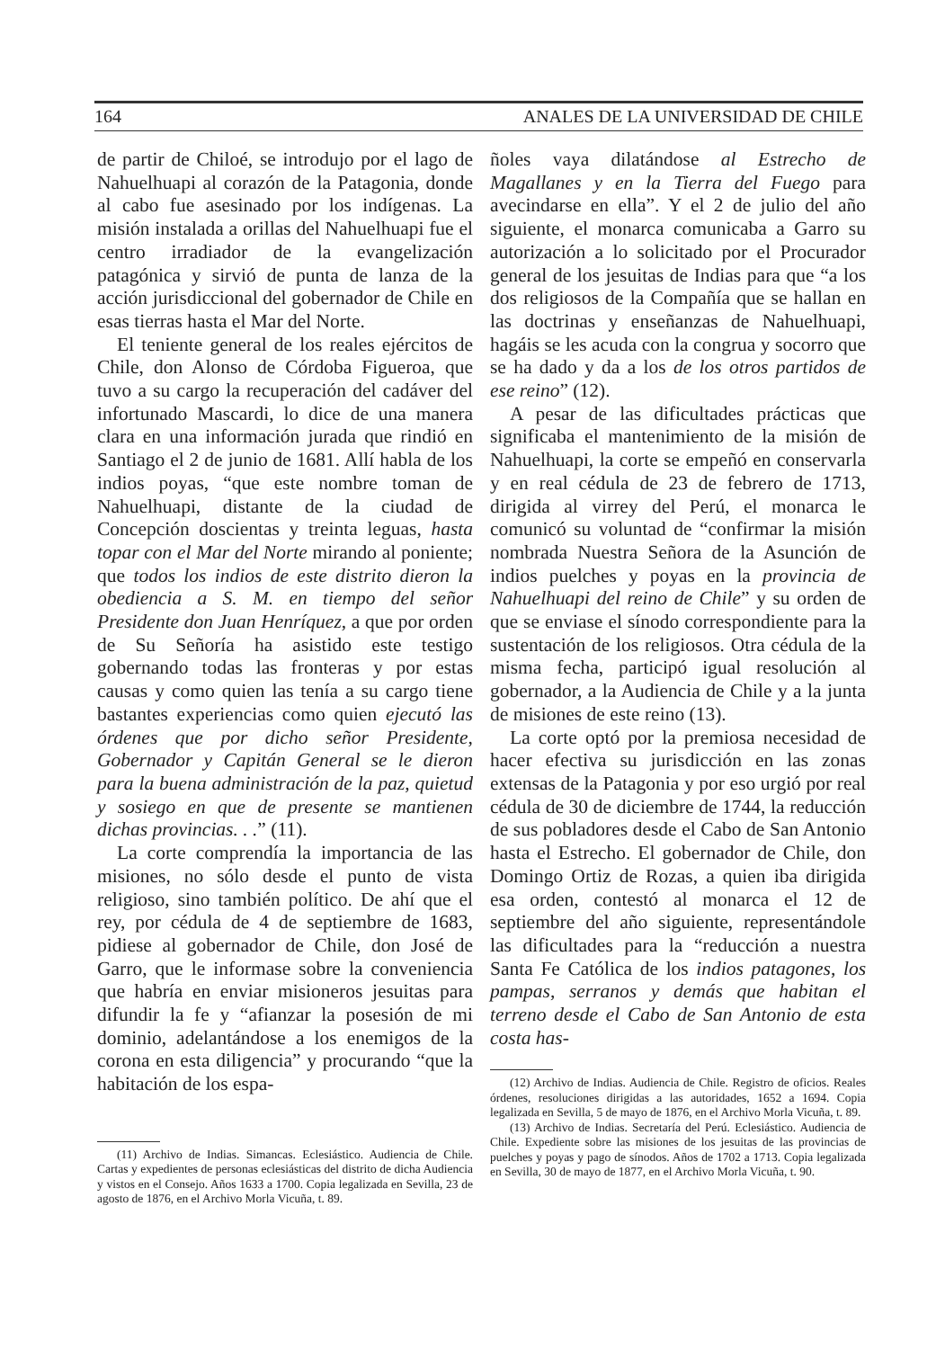164 ANALES DE LA UNIVERSIDAD DE CHILE
de partir de Chiloé, se introdujo por el lago de Nahuelhuapi al corazón de la Patagonia, donde al cabo fue asesinado por los indígenas. La misión instalada a orillas del Nahuelhuapi fue el centro irradiador de la evangelización patagónica y sirvió de punta de lanza de la acción jurisdiccional del gobernador de Chile en esas tierras hasta el Mar del Norte.
El teniente general de los reales ejércitos de Chile, don Alonso de Córdoba Figueroa, que tuvo a su cargo la recuperación del cadáver del infortunado Mascardi, lo dice de una manera clara en una información jurada que rindió en Santiago el 2 de junio de 1681. Allí habla de los indios poyas, “que este nombre toman de Nahuelhuapi, distante de la ciudad de Concepción doscientas y treinta leguas, hasta topar con el Mar del Norte mirando al poniente; que todos los indios de este distrito dieron la obediencia a S. M. en tiempo del señor Presidente don Juan Henríquez, a que por orden de Su Señoría ha asistido este testigo gobernando todas las fronteras y por estas causas y como quien las tenía a su cargo tiene bastantes experiencias como quien ejecutó las órdenes que por dicho señor Presidente, Gobernador y Capitán General se le dieron para la buena administración de la paz, quietud y sosiego en que de presente se mantienen dichas provincias. . .” (11).
La corte comprendía la importancia de las misiones, no sólo desde el punto de vista religioso, sino también político. De ahí que el rey, por cédula de 4 de septiembre de 1683, pidiese al gobernador de Chile, don José de Garro, que le informase sobre la conveniencia que habría en enviar misioneros jesuitas para difundir la fe y “afianzar la posesión de mi dominio, adelantándose a los enemigos de la corona en esta diligencia” y procurando “que la habitación de los espa-
(11) Archivo de Indias. Simancas. Eclesiástico. Audiencia de Chile. Cartas y expedientes de personas eclesiásticas del distrito de dicha Audiencia y vistos en el Consejo. Años 1633 a 1700. Copia legalizada en Sevilla, 23 de agosto de 1876, en el Archivo Morla Vicuña, t. 89.
ñoles vaya dilatándose al Estrecho de Magallanes y en la Tierra del Fuego para avecindarse en ella”. Y el 2 de julio del año siguiente, el monarca comunicaba a Garro su autorización a lo solicitado por el Procurador general de los jesuitas de Indias para que “a los dos religiosos de la Compañía que se hallan en las doctrinas y enseñanzas de Nahuelhuapi, hagáis se les acuda con la congrua y socorro que se ha dado y da a los de los otros partidos de ese reino” (12).
A pesar de las dificultades prácticas que significaba el mantenimiento de la misión de Nahuelhuapi, la corte se empeñó en conservarla y en real cédula de 23 de febrero de 1713, dirigida al virrey del Perú, el monarca le comunicó su voluntad de “confirmar la misión nombrada Nuestra Señora de la Asunción de indios puelches y poyas en la provincia de Nahuelhuapi del reino de Chile” y su orden de que se enviase el sínodo correspondiente para la sustentación de los religiosos. Otra cédula de la misma fecha, participó igual resolución al gobernador, a la Audiencia de Chile y a la junta de misiones de este reino (13).
La corte optó por la premiosa necesidad de hacer efectiva su jurisdicción en las zonas extensas de la Patagonia y por eso urgió por real cédula de 30 de diciembre de 1744, la reducción de sus pobladores desde el Cabo de San Antonio hasta el Estrecho. El gobernador de Chile, don Domingo Ortiz de Rozas, a quien iba dirigida esa orden, contestó al monarca el 12 de septiembre del año siguiente, representándole las dificultades para la “reducción a nuestra Santa Fe Católica de los indios patagones, los pampas, serranos y demás que habitan el terreno desde el Cabo de San Antonio de esta costa has-
(12) Archivo de Indias. Audiencia de Chile. Registro de oficios. Reales órdenes, resoluciones dirigidas a las autoridades, 1652 a 1694. Copia legalizada en Sevilla, 5 de mayo de 1876, en el Archivo Morla Vicuña, t. 89.
(13) Archivo de Indias. Secretaría del Perú. Eclesiástico. Audiencia de Chile. Expediente sobre las misiones de los jesuitas de las provincias de puelches y poyas y pago de sínodos. Años de 1702 a 1713. Copia legalizada en Sevilla, 30 de mayo de 1877, en el Archivo Morla Vicuña, t. 90.